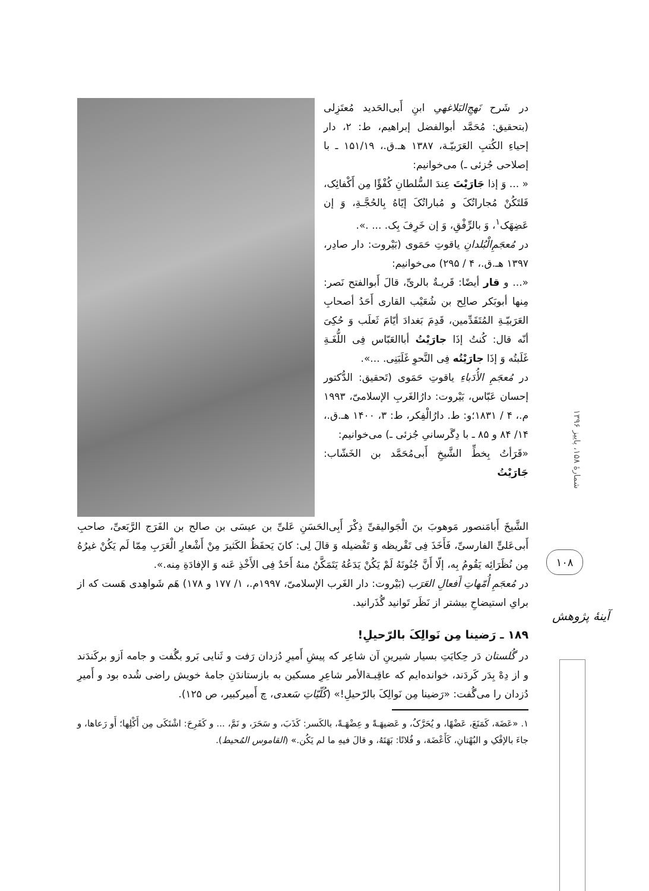در شَرح نَهجِ‌البَلاغهیِ ابنِ أَبی‌الحَدید مُعتَزِلی (بتحقیق: مُحَمَّد أبوالفضل إبراهیم، ط: ۲، دار إحیاءِ الکُتبِ العَرَبیّـة، ۱۳۸۷ هـ‍.ق.، ۱۵۱/۱۹ ـ با إصلاحی جُزئی ـ) می‌خوانیم:
« ... وَ إذا جَارَیْتَ عِندَ السُّلطانِ کُفْؤًا مِن أَکْفائِک، فَلتَکُنْ مُجاراتُکَ و مُباراتُکَ إیّاهُ بِالحُجَّـةِ، وَ إن عَضِهَک<sup>۱</sup>، وَ بالرِّفْقِ، وَ إن خَرِفَ بِک. ... .».
در مُعجَمِ‌الْبُلدانِ یاقوتِ حَمَوی (بَیْروت: دار صادِر، ۱۳۹۷ هـ‍.ق.، ۴ / ۲۹۵) می‌خوانیم:
«... و قار أیضًا: قَریـةٌ بالریِّ، قالَ أَبوالفتح نَصر: مِنها أبوبَکر صالِح بن شُعَیْب القاری أَحَدُ أصحابِ العَرَبیّـةِ المُتَقَدِّمین، قَدِمَ بَغدادَ أیّامَ ثَعلَب وَ حُکِیَ أنّه قال: کُنتُ إذَا جارَیْتُ أباالعَبّاس فِی اللُّغَـةِ غَلَبتُه وَ إذَا جارَیْتُه فِی النَّحوِ غَلَبَنِی. ...».
در مُعجَمِ الأُدَباءِ یاقوتِ حَمَوی (تَحقیق: الدُّکتور إحسان عَبّاس، بَیْروت: دارُالغَربِ الإسلامیّ، ۱۹۹۳ م.، ۴ / ۱۸۳۱؛و: ط. دارُالْفِکر، ط: ۳، ۱۴۰۰ هـ‍.ق.، ۱۴/ ۸۴ و ۸۵ ـ با دِگَرسانیِ جُزئی ـ) می‌خوانیم:
«قَرَأتُ بِخطِّ الشَّیخِ أَبی‌مُحَمَّد بن الخَشّاب: جَارَیْتُ
الشَّیخَ أَبامَنصور مَوهوبَ بنَ الْجَوالیقیِّ ذِکْرَ أَبِی‌الحَسَنِ عَلیِّ بن عیسَی بن صالح بن الفَرَج الرَّبَعیِّ، صاحبِ أَبی‌عَلیٍّ الفارسیِّ، فَأَخَذَ فِی تَقْریظه وَ تَفْضیله وَ قالَ لِی: کانَ یَحفَظُ الکَثیرَ مِنْ أَشْعارِ الْعَرَبِ مِمّا لَم یَکُنْ غیرُهُ مِن نُظَرَائِه یَقُومُ بِه، إلّا أَنَّ جُنُونَهُ لَمْ یَکُنْ یَدَعُهُ یَتَمَکَّنُ منهُ أَحَدٌ فِی الأَخْذِ عَنه وَ الإفادَةِ مِنه.».
در مُعجَمِ أُمّهاتِ أَفعالِ العَرَب (بَیْروت: دار الغَرب الإسلامیّ، ۱۹۹۷م.، ۱/ ۱۷۷ و ۱۷۸) هَم شَواهِدی هَست که از برایِ استیضاحِ بیشتر از نَظَر تَوانید گُذَرانید.
۱۸۹ ـ رَضینا مِن نَوالِکَ بالرّحیلِ!
در گُلستان دَر حِکایَتِ بسیار شیرینِ آن شاعِر که پیشِ أَمیرِ دُزدان رَفت و ثَنایی بَرو بگُفت و جامه اَزو برکَندَند و از دِهْ بِدَر کَردَند، خوانده‌ایم که عاقِبـةالأمر شاعِرِ مسکین به بازستاندَنِ جامهٔ خویش راضی شُده بود و أَمیرِ دُزدان را می‌گُفت: «رَضینا مِن نَوالِکَ بالرّحیلِ!» (کُلّیّاتِ سَعدی، چ أَمیرکبیر، ص ۱۲۵).
۱. «عَضَهَ، کَمَنَعَ، عَضْهًا، و یُحَرَّکُ، و عَضیهَـةً و عِضْهَـةً، بالکَسر: کَذَبَ، و سَحَرَ، و نَمَّ، ... و کَفَرِحَ: اشْتَکَی مِن أَکْلِها؛ أَو رَعاها، و جاءَ بالإفْکِ و البُهْتانِ، کَأَعْضَهَ، و فُلانًا: بَهَتَهُ، و قالَ فیهِ ما لم یَکُن.» (القاموس المُحیط).
شمارهٔ ۱۵۸، پاییز ۱۳۹۶
۱۰۸
آینهٔ پژوهش